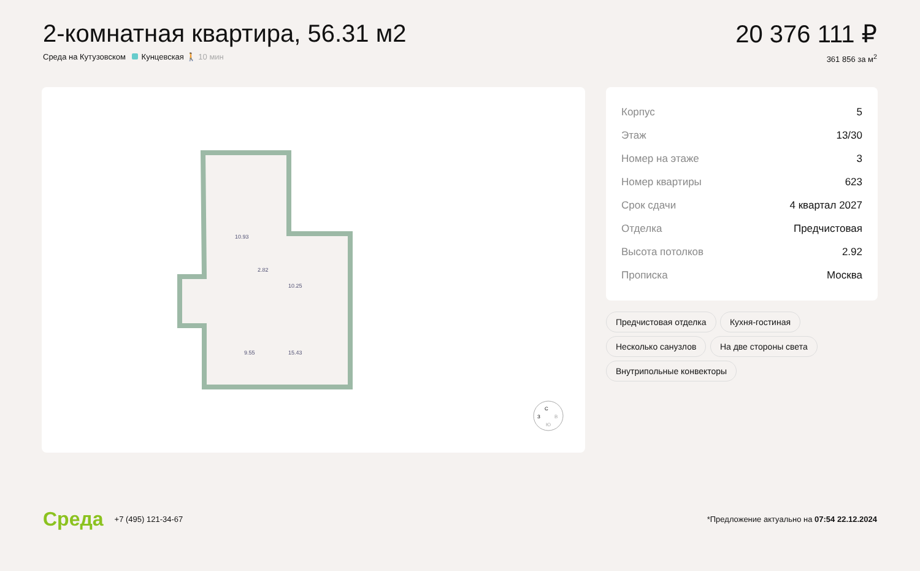2-комнатная квартира, 56.31 м2
Среда на Кутузовском Кунцевская 🚶 10 мин
20 376 111 ₽
361 856 за м<sup>2</sup>
10.93
10.25
15.43
9.55
2.82
С
З
В
Ю
| Корпус | 5 |
| Этаж | 13/30 |
| Номер на этаже | 3 |
| Номер квартиры | 623 |
| Срок сдачи | 4 квартал 2027 |
| Отделка | Предчистовая |
| Высота потолков | 2.92 |
| Прописка | Москва |
Предчистовая отделка Кухня-гостиная
Несколько санузлов На две стороны света
Внутрипольные конвекторы
Среда +7 (495) 121-34-67 *Предложение актуально на 07:54 22.12.2024